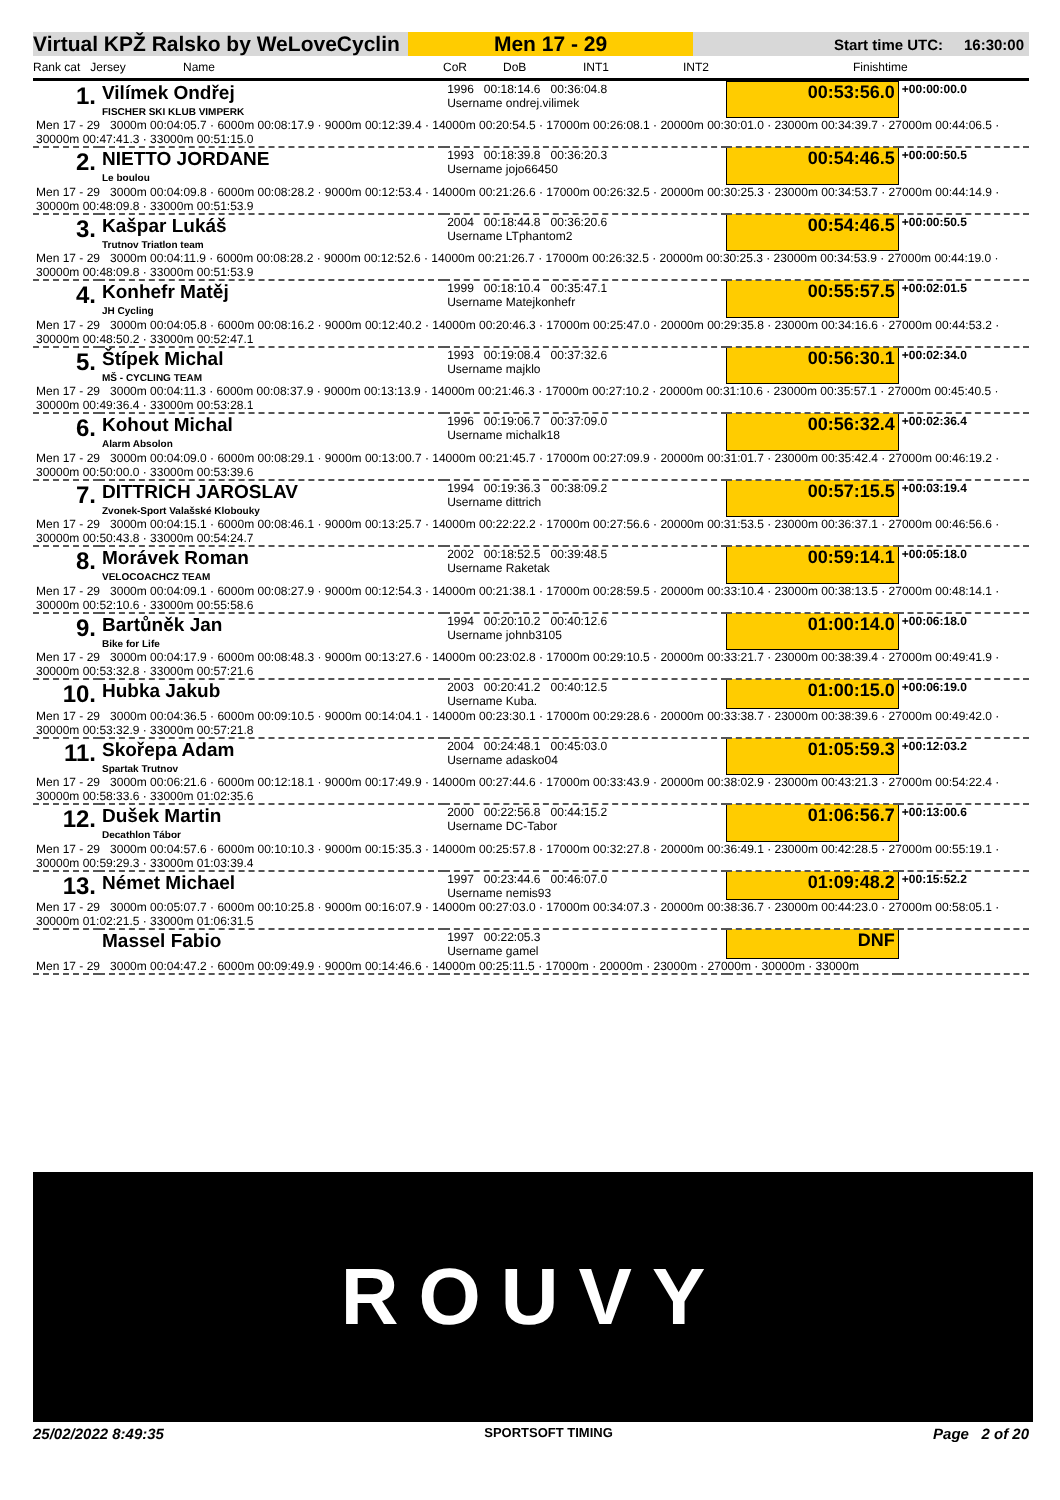Virtual KPŽ Ralsko by WeLoveCyclin
Men 17 - 29
Start time UTC: 16:30:00
Rank cat Jersey Name CoR DoB INT1 INT2 Finishtime
| 1. | Vilímek Ondřej FISCHER SKI KLUB VIMPERK | 1996 00:18:14.6 00:36:04.8 Username ondrej.vilimek | 00:53:56.0 | +00:00:00.0 |
| Men 17 - 29 3000m 00:04:05.7 · 6000m 00:08:17.9 · 9000m 00:12:39.4 · 14000m 00:20:54.5 · 17000m 00:26:08.1 · 20000m 00:30:01.0 · 23000m 00:34:39.7 · 27000m 00:44:06.5 · 30000m 00:47:41.3 · 33000m 00:51:15.0 | | | | |
| 2. | NIETTO JORDANE Le boulou | 1993 00:18:39.8 00:36:20.3 Username jojo66450 | 00:54:46.5 | +00:00:50.5 |
| Men 17 - 29 3000m 00:04:09.8 · 6000m 00:08:28.2 · 9000m 00:12:53.4 · 14000m 00:21:26.6 · 17000m 00:26:32.5 · 20000m 00:30:25.3 · 23000m 00:34:53.7 · 27000m 00:44:14.9 · 30000m 00:48:09.8 · 33000m 00:51:53.9 | | | | |
| 3. | Kašpar Lukáš Trutnov Triatlon team | 2004 00:18:44.8 00:36:20.6 Username LTphantom2 | 00:54:46.5 | +00:00:50.5 |
| Men 17 - 29 3000m 00:04:11.9 · 6000m 00:08:28.2 · 9000m 00:12:52.6 · 14000m 00:21:26.7 · 17000m 00:26:32.5 · 20000m 00:30:25.3 · 23000m 00:34:53.9 · 27000m 00:44:19.0 · 30000m 00:48:09.8 · 33000m 00:51:53.9 | | | | |
| 4. | Konhefr Matěj JH Cycling | 1999 00:18:10.4 00:35:47.1 Username Matejkonhefr | 00:55:57.5 | +00:02:01.5 |
| Men 17 - 29 3000m 00:04:05.8 · 6000m 00:08:16.2 · 9000m 00:12:40.2 · 14000m 00:20:46.3 · 17000m 00:25:47.0 · 20000m 00:29:35.8 · 23000m 00:34:16.6 · 27000m 00:44:53.2 · 30000m 00:48:50.2 · 33000m 00:52:47.1 | | | | |
| 5. | Štípek Michal MŠ - CYCLING TEAM | 1993 00:19:08.4 00:37:32.6 Username majklo | 00:56:30.1 | +00:02:34.0 |
| Men 17 - 29 3000m 00:04:11.3 · 6000m 00:08:37.9 · 9000m 00:13:13.9 · 14000m 00:21:46.3 · 17000m 00:27:10.2 · 20000m 00:31:10.6 · 23000m 00:35:57.1 · 27000m 00:45:40.5 · 30000m 00:49:36.4 · 33000m 00:53:28.1 | | | | |
| 6. | Kohout Michal Alarm Absolon | 1996 00:19:06.7 00:37:09.0 Username michalk18 | 00:56:32.4 | +00:02:36.4 |
| Men 17 - 29 3000m 00:04:09.0 · 6000m 00:08:29.1 · 9000m 00:13:00.7 · 14000m 00:21:45.7 · 17000m 00:27:09.9 · 20000m 00:31:01.7 · 23000m 00:35:42.4 · 27000m 00:46:19.2 · 30000m 00:50:00.0 · 33000m 00:53:39.6 | | | | |
| 7. | DITTRICH JAROSLAV Zvonek-Sport Valašské Klobouky | 1994 00:19:36.3 00:38:09.2 Username dittrich | 00:57:15.5 | +00:03:19.4 |
| Men 17 - 29 3000m 00:04:15.1 · 6000m 00:08:46.1 · 9000m 00:13:25.7 · 14000m 00:22:22.2 · 17000m 00:27:56.6 · 20000m 00:31:53.5 · 23000m 00:36:37.1 · 27000m 00:46:56.6 · 30000m 00:50:43.8 · 33000m 00:54:24.7 | | | | |
| 8. | Morávek Roman VELOCOACHCZ TEAM | 2002 00:18:52.5 00:39:48.5 Username Raketak | 00:59:14.1 | +00:05:18.0 |
| Men 17 - 29 3000m 00:04:09.1 · 6000m 00:08:27.9 · 9000m 00:12:54.3 · 14000m 00:21:38.1 · 17000m 00:28:59.5 · 20000m 00:33:10.4 · 23000m 00:38:13.5 · 27000m 00:48:14.1 · 30000m 00:52:10.6 · 33000m 00:55:58.6 | | | | |
| 9. | Bartůněk Jan Bike for Life | 1994 00:20:10.2 00:40:12.6 Username johnb3105 | 01:00:14.0 | +00:06:18.0 |
| Men 17 - 29 3000m 00:04:17.9 · 6000m 00:08:48.3 · 9000m 00:13:27.6 · 14000m 00:23:02.8 · 17000m 00:29:10.5 · 20000m 00:33:21.7 · 23000m 00:38:39.4 · 27000m 00:49:41.9 · 30000m 00:53:32.8 · 33000m 00:57:21.6 | | | | |
| 10. | Hubka Jakub | 2003 00:20:41.2 00:40:12.5 Username Kuba. | 01:00:15.0 | +00:06:19.0 |
| Men 17 - 29 3000m 00:04:36.5 · 6000m 00:09:10.5 · 9000m 00:14:04.1 · 14000m 00:23:30.1 · 17000m 00:29:28.6 · 20000m 00:33:38.7 · 23000m 00:38:39.6 · 27000m 00:49:42.0 · 30000m 00:53:32.9 · 33000m 00:57:21.8 | | | | |
| 11. | Skořepa Adam Spartak Trutnov | 2004 00:24:48.1 00:45:03.0 Username adasko04 | 01:05:59.3 | +00:12:03.2 |
| Men 17 - 29 3000m 00:06:21.6 · 6000m 00:12:18.1 · 9000m 00:17:49.9 · 14000m 00:27:44.6 · 17000m 00:33:43.9 · 20000m 00:38:02.9 · 23000m 00:43:21.3 · 27000m 00:54:22.4 · 30000m 00:58:33.6 · 33000m 01:02:35.6 | | | | |
| 12. | Dušek Martin Decathlon Tábor | 2000 00:22:56.8 00:44:15.2 Username DC-Tabor | 01:06:56.7 | +00:13:00.6 |
| Men 17 - 29 3000m 00:04:57.6 · 6000m 00:10:10.3 · 9000m 00:15:35.3 · 14000m 00:25:57.8 · 17000m 00:32:27.8 · 20000m 00:36:49.1 · 23000m 00:42:28.5 · 27000m 00:55:19.1 · 30000m 00:59:29.3 · 33000m 01:03:39.4 | | | | |
| 13. | Német Michael | 1997 00:23:44.6 00:46:07.0 Username nemis93 | 01:09:48.2 | +00:15:52.2 |
| Men 17 - 29 3000m 00:05:07.7 · 6000m 00:10:25.8 · 9000m 00:16:07.9 · 14000m 00:27:03.0 · 17000m 00:34:07.3 · 20000m 00:38:36.7 · 23000m 00:44:23.0 · 27000m 00:58:05.1 · 30000m 01:02:21.5 · 33000m 01:06:31.5 | | | | |
| | Massel Fabio | 1997 00:22:05.3 Username gamel | DNF | |
| Men 17 - 29 3000m 00:04:47.2 · 6000m 00:09:49.9 · 9000m 00:14:46.6 · 14000m 00:25:11.5 · 17000m · 20000m · 23000m · 27000m · 30000m · 33000m | | | | |
ROUVY
25/02/2022 8:49:35 SPORTSOFT TIMING Page 2 of 20